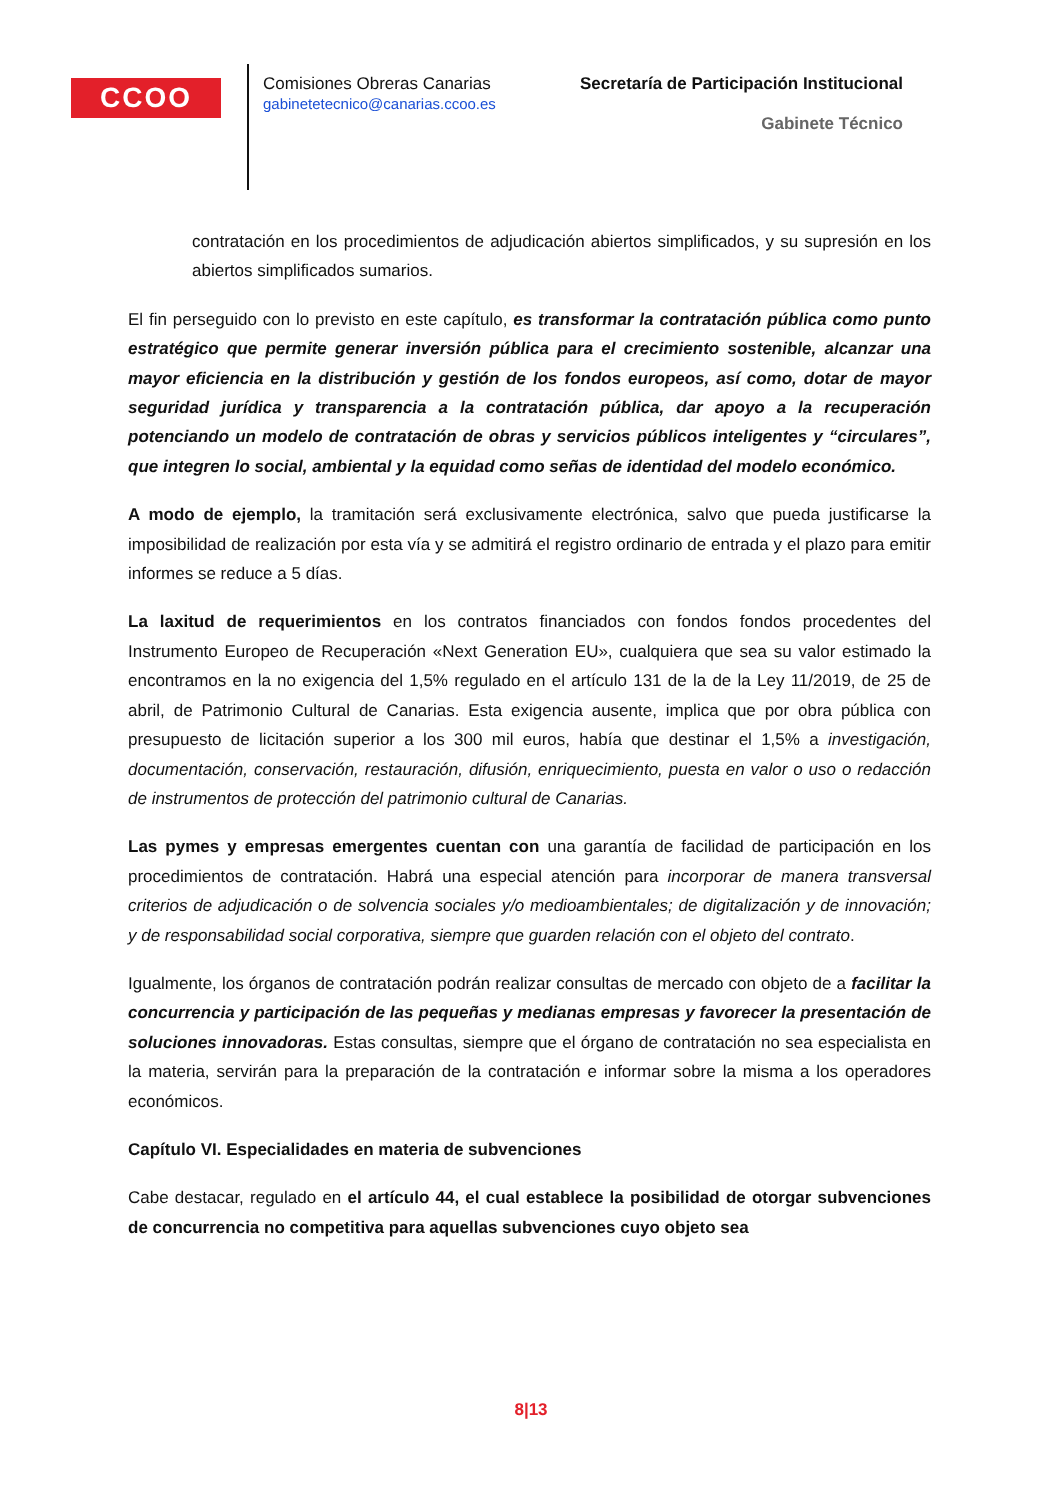CCOO
Comisiones Obreras Canarias
gabinetetecnico@canarias.ccoo.es
Secretaría de Participación Institucional
Gabinete Técnico
contratación en los procedimientos de adjudicación abiertos simplificados, y su supresión en los abiertos simplificados sumarios.
El fin perseguido con lo previsto en este capítulo, es transformar la contratación pública como punto estratégico que permite generar inversión pública para el crecimiento sostenible, alcanzar una mayor eficiencia en la distribución y gestión de los fondos europeos, así como, dotar de mayor seguridad jurídica y transparencia a la contratación pública, dar apoyo a la recuperación potenciando un modelo de contratación de obras y servicios públicos inteligentes y “circulares”, que integren lo social, ambiental y la equidad como señas de identidad del modelo económico.
A modo de ejemplo, la tramitación será exclusivamente electrónica, salvo que pueda justificarse la imposibilidad de realización por esta vía y se admitirá el registro ordinario de entrada y el plazo para emitir informes se reduce a 5 días.
La laxitud de requerimientos en los contratos financiados con fondos fondos procedentes del Instrumento Europeo de Recuperación «Next Generation EU», cualquiera que sea su valor estimado la encontramos en la no exigencia del 1,5% regulado en el artículo 131 de la de la Ley 11/2019, de 25 de abril, de Patrimonio Cultural de Canarias. Esta exigencia ausente, implica que por obra pública con presupuesto de licitación superior a los 300 mil euros, había que destinar el 1,5% a investigación, documentación, conservación, restauración, difusión, enriquecimiento, puesta en valor o uso o redacción de instrumentos de protección del patrimonio cultural de Canarias.
Las pymes y empresas emergentes cuentan con una garantía de facilidad de participación en los procedimientos de contratación. Habrá una especial atención para incorporar de manera transversal criterios de adjudicación o de solvencia sociales y/o medioambientales; de digitalización y de innovación; y de responsabilidad social corporativa, siempre que guarden relación con el objeto del contrato.
Igualmente, los órganos de contratación podrán realizar consultas de mercado con objeto de a facilitar la concurrencia y participación de las pequeñas y medianas empresas y favorecer la presentación de soluciones innovadoras. Estas consultas, siempre que el órgano de contratación no sea especialista en la materia, servirán para la preparación de la contratación e informar sobre la misma a los operadores económicos.
Capítulo VI. Especialidades en materia de subvenciones
Cabe destacar, regulado en el artículo 44, el cual establece la posibilidad de otorgar subvenciones de concurrencia no competitiva para aquellas subvenciones cuyo objeto sea
8|13